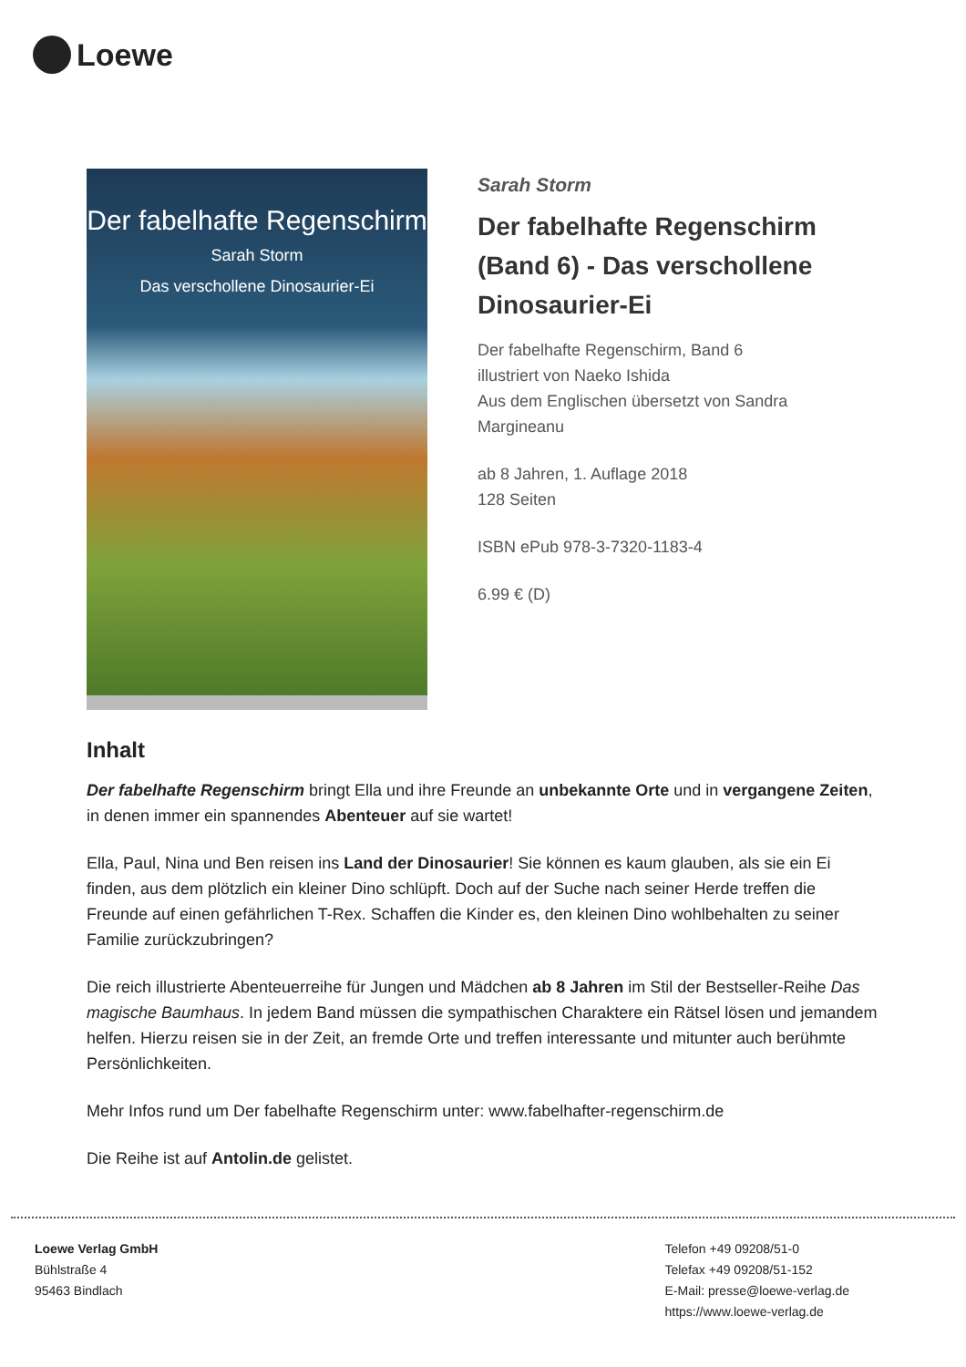Loewe
Der fabelhafte Regenschirm
Sarah Storm
Das verschollene Dinosaurier-Ei
Sarah Storm
Der fabelhafte Regenschirm (Band 6) - Das verschollene Dinosaurier-Ei
Der fabelhafte Regenschirm, Band 6
illustriert von Naeko Ishida
Aus dem Englischen übersetzt von Sandra Margineanu
ab 8 Jahren, 1. Auflage 2018
128 Seiten
ISBN ePub 978-3-7320-1183-4
6.99 € (D)
Inhalt
Der fabelhafte Regenschirm bringt Ella und ihre Freunde an unbekannte Orte und in vergangene Zeiten, in denen immer ein spannendes Abenteuer auf sie wartet!
Ella, Paul, Nina und Ben reisen ins Land der Dinosaurier! Sie können es kaum glauben, als sie ein Ei finden, aus dem plötzlich ein kleiner Dino schlüpft. Doch auf der Suche nach seiner Herde treffen die Freunde auf einen gefährlichen T-Rex. Schaffen die Kinder es, den kleinen Dino wohlbehalten zu seiner Familie zurückzubringen?
Die reich illustrierte Abenteuerreihe für Jungen und Mädchen ab 8 Jahren im Stil der Bestseller-Reihe Das magische Baumhaus. In jedem Band müssen die sympathischen Charaktere ein Rätsel lösen und jemandem helfen. Hierzu reisen sie in der Zeit, an fremde Orte und treffen interessante und mitunter auch berühmte Persönlichkeiten.
Mehr Infos rund um Der fabelhafte Regenschirm unter: www.fabelhafter-regenschirm.de
Die Reihe ist auf Antolin.de gelistet.
Loewe Verlag GmbH
Bühlstraße 4
95463 Bindlach
Telefon +49 09208/51-0
Telefax +49 09208/51-152
E-Mail: presse@loewe-verlag.de
https://www.loewe-verlag.de